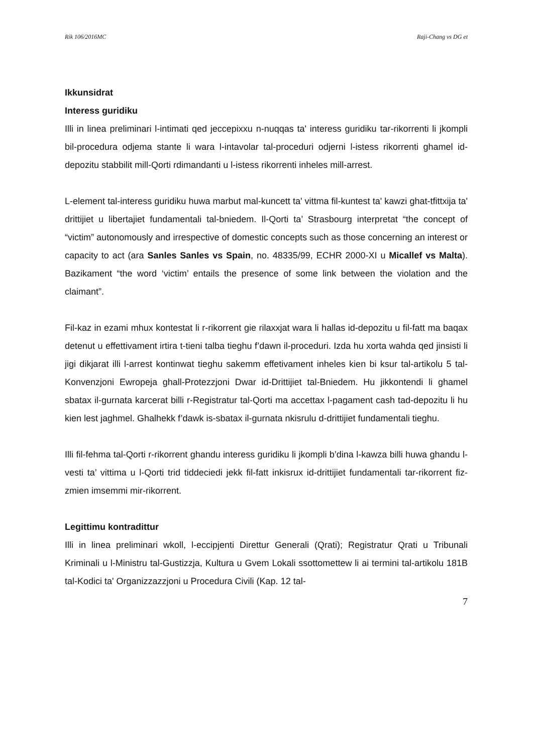Rik 106/2016MC Raji-Chang vs DG et
Ikkunsidrat
Interess guridiku
Illi in linea preliminari l-intimati qed jeccepixxu n-nuqqas ta' interess guridiku tar-rikorrenti li jkompli bil-procedura odjema stante li wara l-intavolar tal-proceduri odjerni l-istess rikorrenti ghamel id-depozitu stabbilit mill-Qorti rdimandanti u l-istess rikorrenti inheles mill-arrest.
L-element tal-interess guridiku huwa marbut mal-kuncett ta' vittma fil-kuntest ta' kawzi ghat-tfittxija ta' drittijiet u libertajiet fundamentali tal-bniedem. Il-Qorti ta’ Strasbourg interpretat “the concept of “victim” autonomously and irrespective of domestic concepts such as those concerning an interest or capacity to act (ara Sanles Sanles vs Spain, no. 48335/99, ECHR 2000-XI u Micallef vs Malta). Bazikament “the word ‘victim’ entails the presence of some link between the violation and the claimant”.
Fil-kaz in ezami mhux kontestat li r-rikorrent gie rilaxxjat wara li hallas id-depozitu u fil-fatt ma baqax detenut u effettivament irtira t-tieni talba tieghu f’dawn il-proceduri. Izda hu xorta wahda qed jinsisti li jigi dikjarat illi l-arrest kontinwat tieghu sakemm effetivament inheles kien bi ksur tal-artikolu 5 tal-Konvenzjoni Ewropeja ghall-Protezzjoni Dwar id-Drittijiet tal-Bniedem. Hu jikkontendi li ghamel sbatax il-gurnata karcerat billi r-Registratur tal-Qorti ma accettax l-pagament cash tad-depozitu li hu kien lest jaghmel. Ghalhekk f’dawk is-sbatax il-gurnata nkisrulu d-drittijiet fundamentali tieghu.
Illi fil-fehma tal-Qorti r-rikorrent ghandu interess guridiku li jkompli b’dina l-kawza billi huwa ghandu l-vesti ta’ vittima u l-Qorti trid tiddeciedi jekk fil-fatt inkisrux id-drittijiet fundamentali tar-rikorrent fiz-zmien imsemmi mir-rikorrent.
Legittimu kontradittur
Illi in linea preliminari wkoll, l-eccipjenti Direttur Generali (Qrati); Registratur Qrati u Tribunali Kriminali u l-Ministru tal-Gustizzja, Kultura u Gvem Lokali ssottomettew li ai termini tal-artikolu 181B tal-Kodici ta' Organizzazzjoni u Procedura Civili (Kap. 12 tal-
7